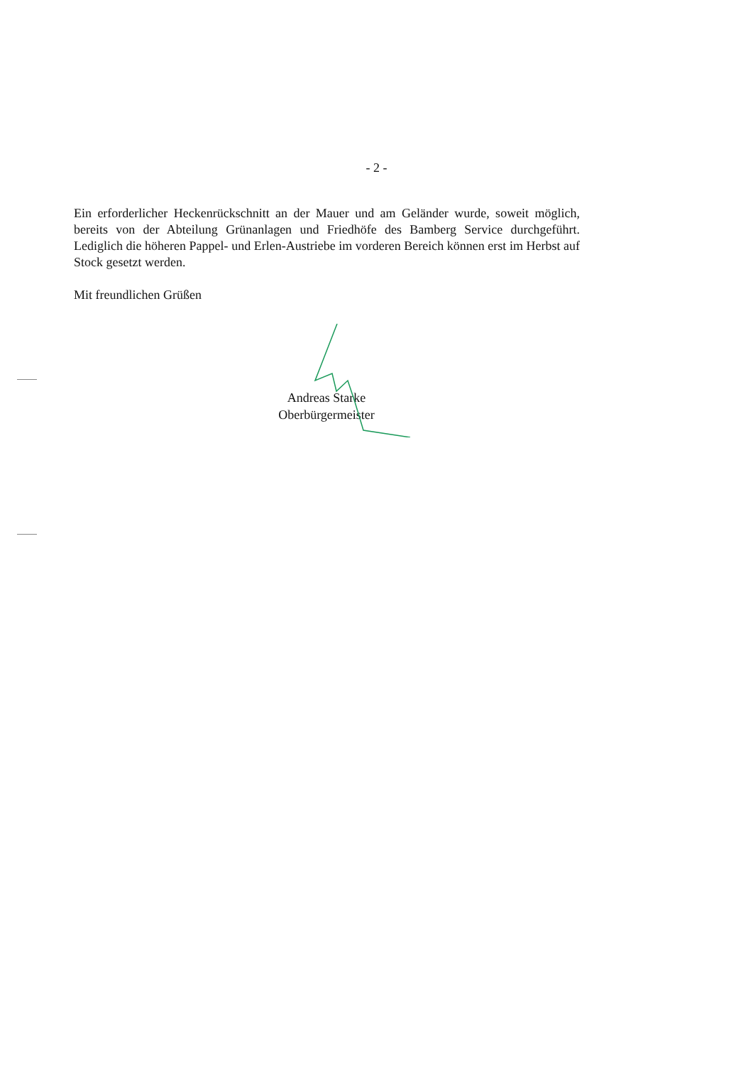- 2 -
Ein erforderlicher Heckenrückschnitt an der Mauer und am Geländer wurde, soweit möglich, bereits von der Abteilung Grünanlagen und Friedhöfe des Bamberg Service durchgeführt. Lediglich die höheren Pappel- und Erlen-Austriebe im vorderen Bereich können erst im Herbst auf Stock gesetzt werden.
Mit freundlichen Grüßen
Andreas Starke
Oberbürgermeister